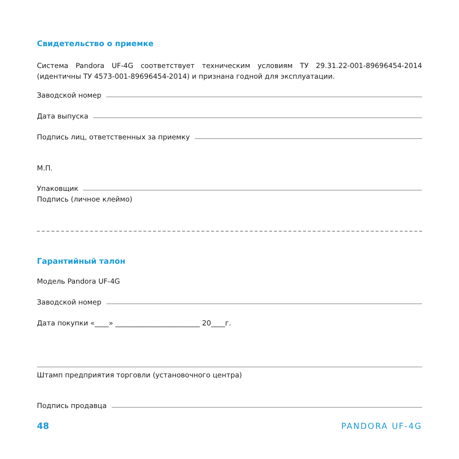Свидетельство о приемке
Система Pandora UF-4G соответствует техническим условиям ТУ 29.31.22-001-89696454-2014 (идентичны ТУ 4573-001-89696454-2014) и признана годной для эксплуатации.
Заводской номер
Дата выпуска
Подпись лиц, ответственных за приемку
М.П.
Упаковщик
Подпись (личное клеймо)
Гарантийный талон
Модель Pandora UF-4G
Заводской номер
Дата покупки «____» ________________________ 20____г.
Штамп предприятия торговли (установочного центра)
Подпись продавца
48 PANDORA UF-4G